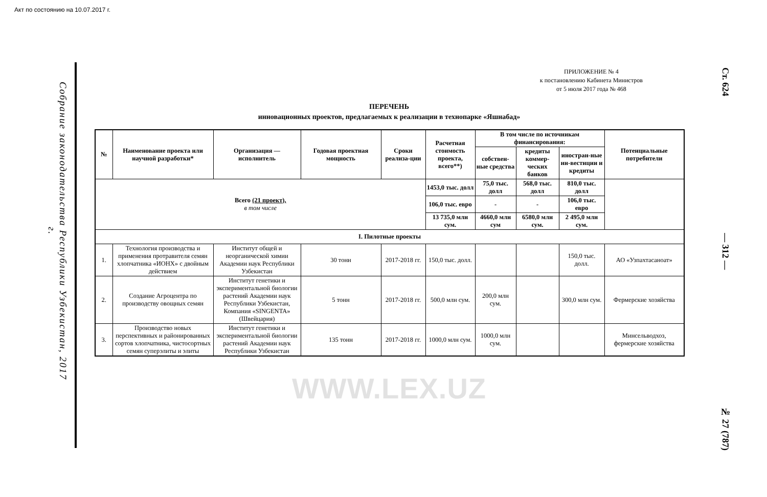Акт по состоянию на 10.07.2017 г.
Собрание законодательства Республики Узбекистан, 2017 г.
ПРИЛОЖЕНИЕ № 4
к постановлению Кабинета Министров
от 5 июля 2017 года № 468
ПЕРЕЧЕНЬ
инновационных проектов, предлагаемых к реализации в технопарке «Яшнабад»
| № | Наименование проекта или научной разработки* | Организация — исполнитель | Годовая проектная мощность | Сроки реализа-ции | Расчетная стоимость проекта, всего**) | В том числе по источникам финансирования: | | | Потенциальные потребители |
| --- | --- | --- | --- | --- | --- | --- | --- | --- | --- |
| | | | | | | собствен-ные средства | кредиты коммер-ческих банков | иностран-ные ин-вестиции и кредиты | |
| Всего (21 проект), в том числе | | | | | 1453,0 тыс. долл | 75,0 тыс. долл | 568,0 тыс. долл | 810,0 тыс. долл | |
| | | | | | 106,0 тыс. евро | - | - | 106,0 тыс. евро | |
| | | | | | 13 735,0 млн сум. | 4660,0 млн сум | 6580,0 млн сум. | 2 495,0 млн сум. | |
| I. Пилотные проекты | | | | | | | | | |
| 1. | Технология производства и применения протравителя семян хлопчатника «ИОНХ» с двойным действием | Институт общей и неорганической химии Академии наук Республики Узбекистан | 30 тонн | 2017-2018 гг. | 150,0 тыс. долл. | | | 150,0 тыс. долл. | АО «Узпахтасаноат» |
| 2. | Создание Агроцентра по производству овощных семян | Институт генетики и экспериментальной биологии растений Академии наук Республики Узбекистан, Компания «SINGENTA» (Швейцария) | 5 тонн | 2017-2018 гг. | 500,0 млн сум. | 200,0 млн сум. | | 300,0 млн сум. | Фермерские хозяйства |
| 3. | Производство новых перспективных и районированных сортов хлопчатника, чистосортных семян суперэлиты и элиты | Институт генетики и экспериментальной биологии растений Академии наук Республики Узбекистан | 135 тонн | 2017-2018 гг. | 1000,0 млн сум. | 1000,0 млн сум. | | | Минсельводхоз, фермерские хозяйства |
WWW.LEX.UZ
Ст. 624 — 312 — № 27 (787)